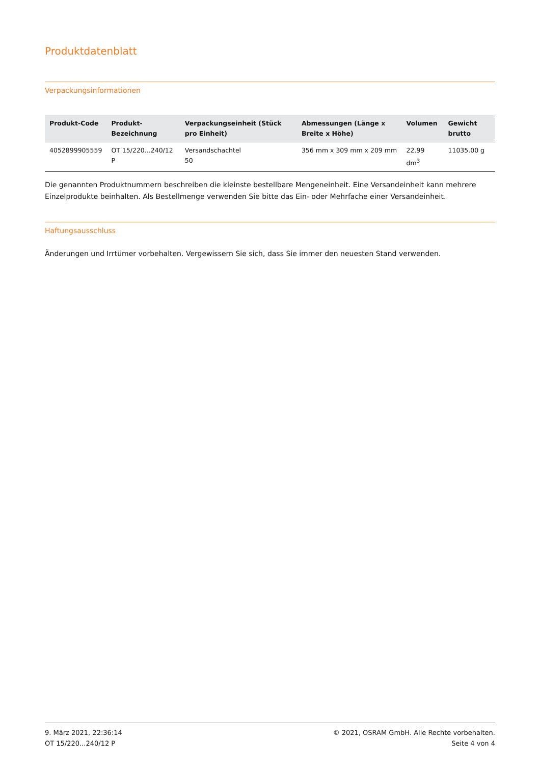Produktdatenblatt
Verpackungsinformationen
| Produkt-Code | Produkt-Bezeichnung | Verpackungseinheit (Stück pro Einheit) | Abmessungen (Länge x Breite x Höhe) | Volumen | Gewicht brutto |
| --- | --- | --- | --- | --- | --- |
| 4052899905559 | OT 15/220...240/12 P | Versandschachtel 50 | 356 mm x 309 mm x 209 mm | 22.99 dm<sup>3</sup> | 11035.00 g |
Die genannten Produktnummern beschreiben die kleinste bestellbare Mengeneinheit. Eine Versandeinheit kann mehrere Einzelprodukte beinhalten. Als Bestellmenge verwenden Sie bitte das Ein- oder Mehrfache einer Versandeinheit.
Haftungsausschluss
Änderungen und Irrtümer vorbehalten. Vergewissern Sie sich, dass Sie immer den neuesten Stand verwenden.
9. März 2021, 22:36:14
OT 15/220...240/12 P
© 2021, OSRAM GmbH. Alle Rechte vorbehalten.
Seite 4 von 4